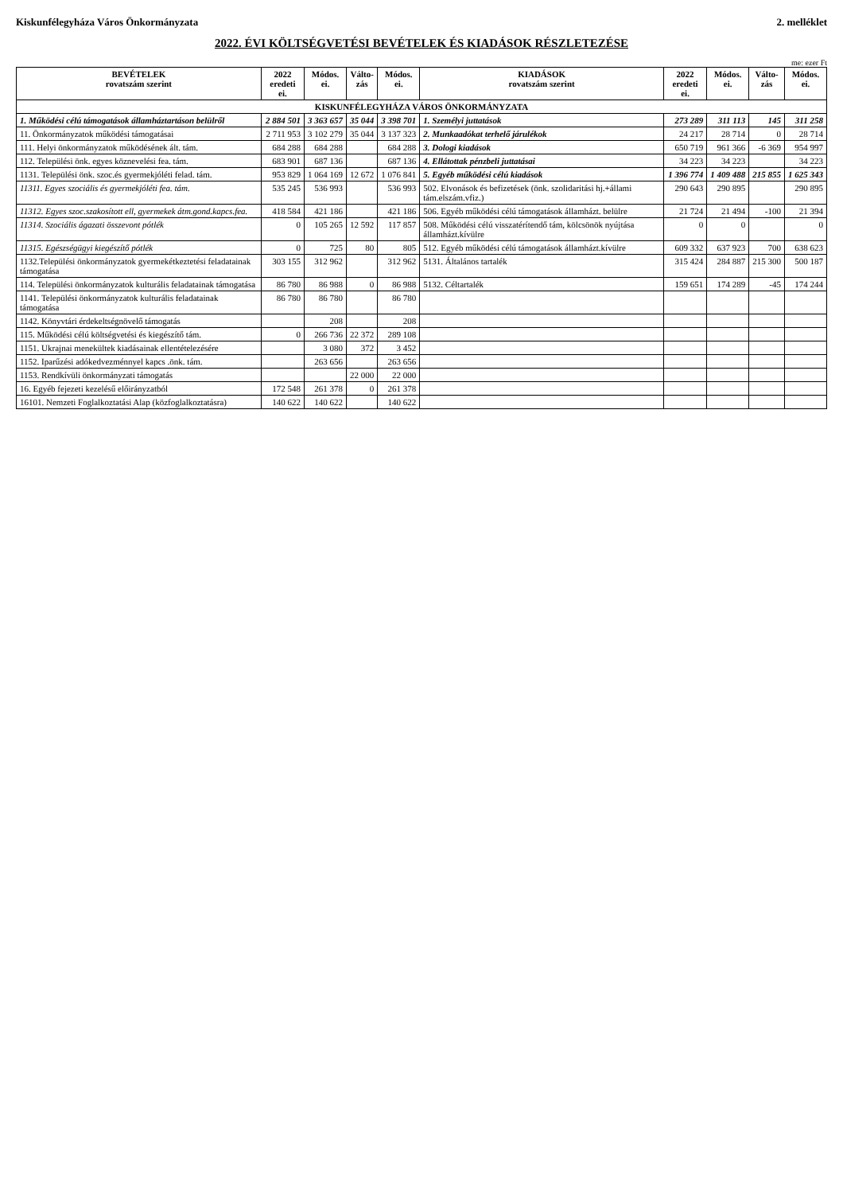Kiskunfélegyháza Város Önkormányzata 2. melléklet
2022. ÉVI KÖLTSÉGVETÉSI BEVÉTELEK ÉS KIADÁSOK RÉSZLETEZÉSE
me: ezer Ft
| BEVÉTELEK rovatszám szerint | 2022 eredeti ei. | Módos. ei. | Válto- zás | Módos. ei. | KIADÁSOK rovatszám szerint | 2022 eredeti ei. | Módos. ei. | Válto- zás | Módos. ei. |
| --- | --- | --- | --- | --- | --- | --- | --- | --- | --- |
| KISKUNFÉLEGYHÁZA VÁROS ÖNKORMÁNYZATA | | | | | | | | | |
| 1. Működési célú támogatások államháztartáson belülről | 2 884 501 | 3 363 657 | 35 044 | 3 398 701 | 1. Személyi juttatások | 273 289 | 311 113 | 145 | 311 258 |
| 11. Önkormányzatok működési támogatásai | 2 711 953 | 3 102 279 | 35 044 | 3 137 323 | 2. Munkaadókat terhelő járulékok | 24 217 | 28 714 | 0 | 28 714 |
| 111. Helyi önkormányzatok működésének ált. tám. | 684 288 | 684 288 | | 684 288 | 3. Dologi kiadások | 650 719 | 961 366 | -6 369 | 954 997 |
| 112. Települési önk. egyes köznevelési fea. tám. | 683 901 | 687 136 | | 687 136 | 4. Ellátottak pénzbeli juttatásai | 34 223 | 34 223 | | 34 223 |
| 1131. Települési önk. szoc.és gyermekjóléti felad. tám. | 953 829 | 1 064 169 | 12 672 | 1 076 841 | 5. Egyéb működési célú kiadások | 1 396 774 | 1 409 488 | 215 855 | 1 625 343 |
| 11311. Egyes szociális és gyermekjóléti fea. tám. | 535 245 | 536 993 | | 536 993 | 502. Elvonások és befizetések (önk. szolidaritási hj.+állami tám.elszám.vfiz.) | 290 643 | 290 895 | | 290 895 |
| 11312. Egyes szoc.szakosított ell, gyermekek átm.gond.kapcs.fea. | 418 584 | 421 186 | | 421 186 | 506. Egyéb működési célú támogatások államházt. belülre | 21 724 | 21 494 | -100 | 21 394 |
| 11314. Szociális ágazati összevont pótlék | 0 | 105 265 | 12 592 | 117 857 | 508. Működési célú visszatérítendő tám, kölcsönök nyújtása államházt.kívülre | 0 | 0 | | 0 |
| 11315. Egészségügyi kiegészítő pótlék | 0 | 725 | 80 | 805 | 512. Egyéb működési célú támogatások államházt.kívülre | 609 332 | 637 923 | 700 | 638 623 |
| 1132.Települési önkormányzatok gyermekétkeztetési feladatainak támogatása | 303 155 | 312 962 | | 312 962 | 5131. Általános tartalék | 315 424 | 284 887 | 215 300 | 500 187 |
| 114. Települési önkormányzatok kulturális feladatainak támogatása | 86 780 | 86 988 | 0 | 86 988 | 5132. Céltartalék | 159 651 | 174 289 | -45 | 174 244 |
| 1141. Települési önkormányzatok kulturális feladatainak támogatása | 86 780 | 86 780 | | 86 780 | | | | | |
| 1142. Könyvtári érdekeltségnövelő támogatás | | 208 | | 208 | | | | | |
| 115. Működési célú költségvetési és kiegészítő tám. | 0 | 266 736 | 22 372 | 289 108 | | | | | |
| 1151. Ukrajnai menekültek kiadásainak ellentételezésére | | 3 080 | 372 | 3 452 | | | | | |
| 1152. Iparűzési adókedvezménnyel kapcs .önk. tám. | | 263 656 | | 263 656 | | | | | |
| 1153. Rendkívüli önkormányzati támogatás | | | 22 000 | 22 000 | | | | | |
| 16. Egyéb fejezeti kezelésű előirányzatból | 172 548 | 261 378 | 0 | 261 378 | | | | | |
| 16101. Nemzeti Foglalkoztatási Alap (közfoglalkoztatásra) | 140 622 | 140 622 | | 140 622 | | | | | |